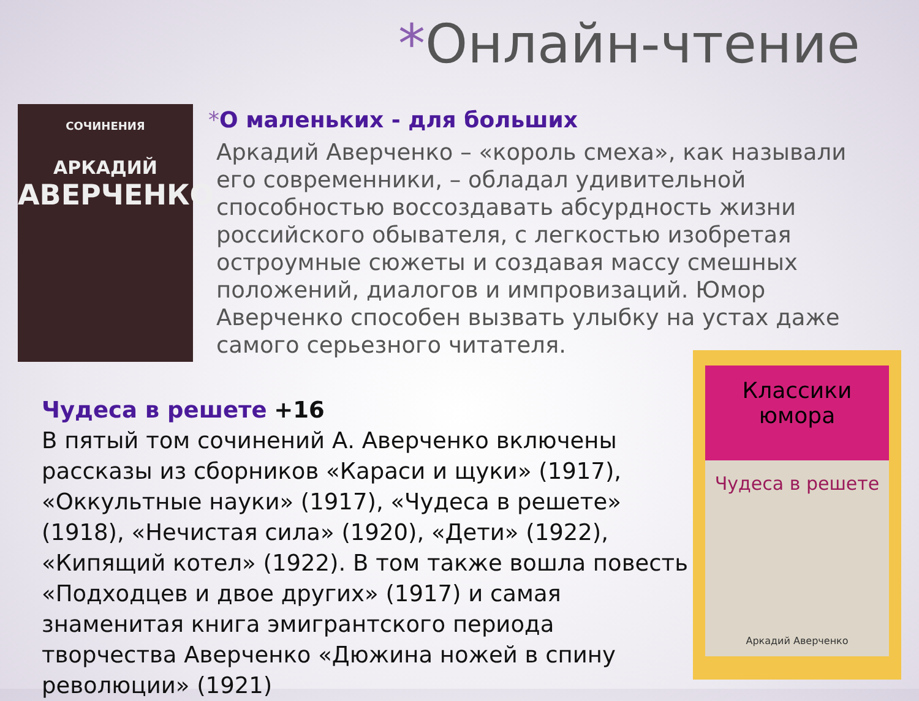*Онлайн-чтение
СОЧИНЕНИЯ
АРКАДИЙ
АВЕРЧЕНКО
*О маленьких - для больших
Аркадий Аверченко – «король смеха», как называли его современники, – обладал удивительной способностью воссоздавать абсурдность жизни российского обывателя, с легкостью изобретая остроумные сюжеты и создавая массу смешных положений, диалогов и импровизаций. Юмор Аверченко способен вызвать улыбку на устах даже самого серьезного читателя.
Чудеса в решете +16
В пятый том сочинений А. Аверченко включены рассказы из сборников «Караси и щуки» (1917), «Оккультные науки» (1917), «Чудеса в решете» (1918), «Нечистая сила» (1920), «Дети» (1922), «Кипящий котел» (1922). В том также вошла повесть «Подходцев и двое других» (1917) и самая знаменитая книга эмигрантского периода творчества Аверченко «Дюжина ножей в спину революции» (1921)
Классики юмора
Чудеса в решете
Аркадий Аверченко